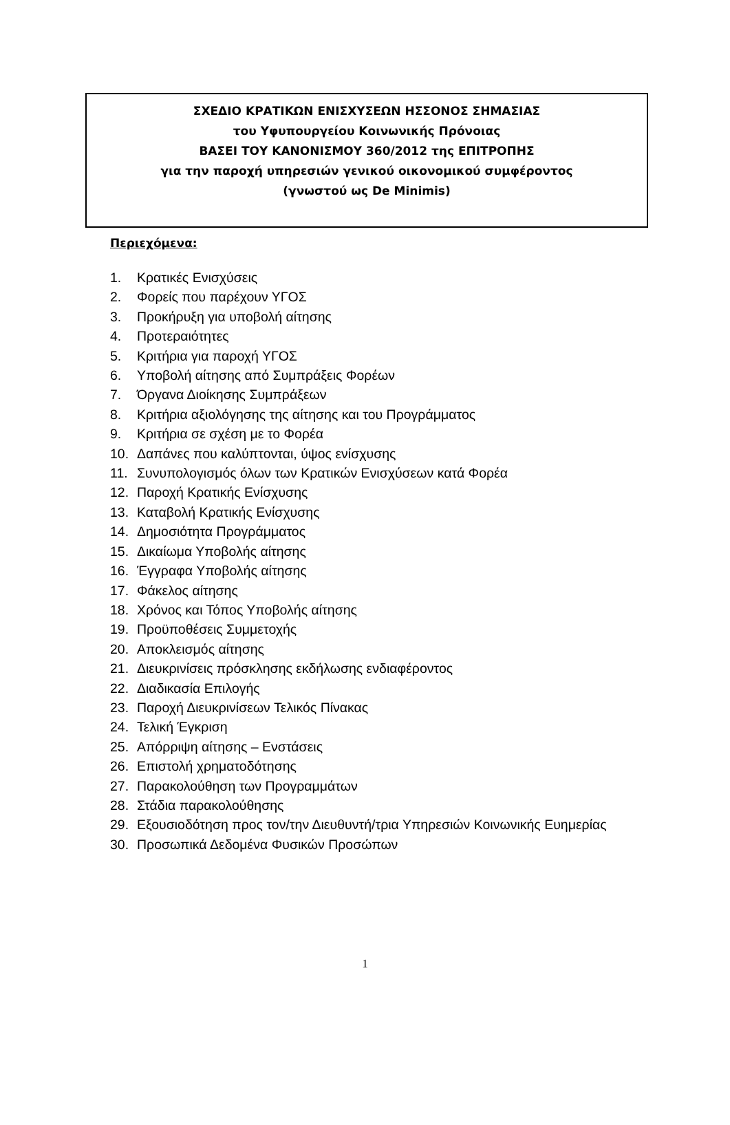ΣΧΕΔΙΟ ΚΡΑΤΙΚΩΝ ΕΝΙΣΧΥΣΕΩΝ ΗΣΣΟΝΟΣ ΣΗΜΑΣΙΑΣ
του Υφυπουργείου Κοινωνικής Πρόνοιας
ΒΑΣΕΙ ΤΟΥ ΚΑΝΟΝΙΣΜΟΥ 360/2012 της ΕΠΙΤΡΟΠΗΣ
για την παροχή υπηρεσιών γενικού οικονομικού συμφέροντος
(γνωστού ως De Minimis)
Περιεχόμενα:
1. Κρατικές Ενισχύσεις
2. Φορείς που παρέχουν ΥΓΟΣ
3. Προκήρυξη για υποβολή αίτησης
4. Προτεραιότητες
5. Κριτήρια για παροχή ΥΓΟΣ
6. Υποβολή αίτησης από Συμπράξεις Φορέων
7. Όργανα Διοίκησης Συμπράξεων
8. Κριτήρια αξιολόγησης της αίτησης και του Προγράμματος
9. Κριτήρια σε σχέση με το Φορέα
10. Δαπάνες που καλύπτονται, ύψος ενίσχυσης
11. Συνυπολογισμός όλων των Κρατικών Ενισχύσεων κατά Φορέα
12. Παροχή Κρατικής Ενίσχυσης
13. Καταβολή Κρατικής Ενίσχυσης
14. Δημοσιότητα Προγράμματος
15. Δικαίωμα Υποβολής αίτησης
16. Έγγραφα Υποβολής αίτησης
17. Φάκελος αίτησης
18. Χρόνος και Τόπος Υποβολής αίτησης
19. Προϋποθέσεις Συμμετοχής
20. Αποκλεισμός αίτησης
21. Διευκρινίσεις πρόσκλησης εκδήλωσης ενδιαφέροντος
22. Διαδικασία Επιλογής
23. Παροχή Διευκρινίσεων Τελικός Πίνακας
24. Τελική Έγκριση
25. Απόρριψη αίτησης – Ενστάσεις
26. Επιστολή χρηματοδότησης
27. Παρακολούθηση των Προγραμμάτων
28. Στάδια παρακολούθησης
29. Εξουσιοδότηση προς τον/την Διευθυντή/τρια Υπηρεσιών Κοινωνικής Ευημερίας
30. Προσωπικά Δεδομένα Φυσικών Προσώπων
1